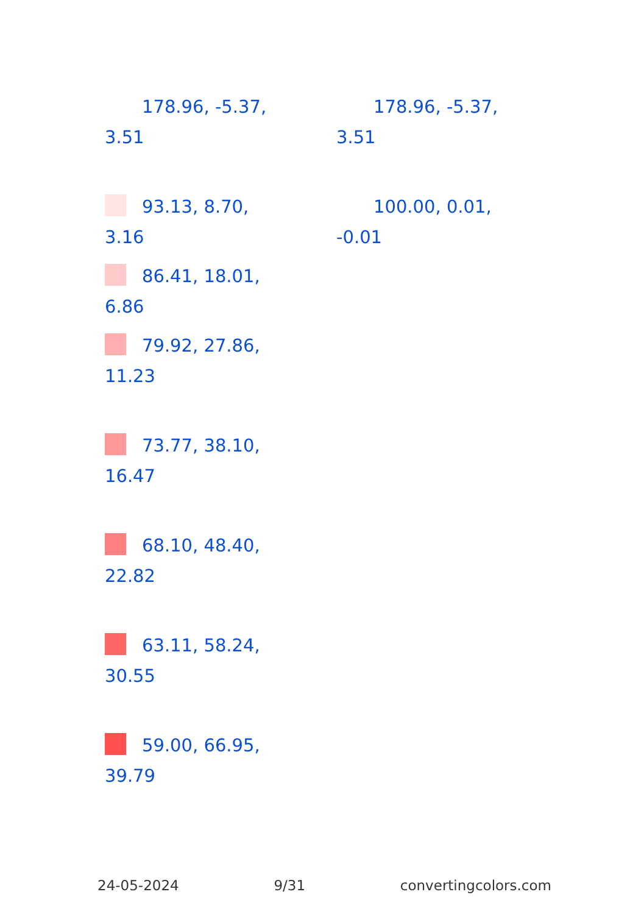178.96, -5.37, 3.51
93.13, 8.70, 3.16
86.41, 18.01, 6.86
79.92, 27.86, 11.23
73.77, 38.10, 16.47
68.10, 48.40, 22.82
63.11, 58.24, 30.55
59.00, 66.95, 39.79
178.96, -5.37, 3.51
100.00, 0.01, -0.01
24-05-2024 9/31 convertingcolors.com